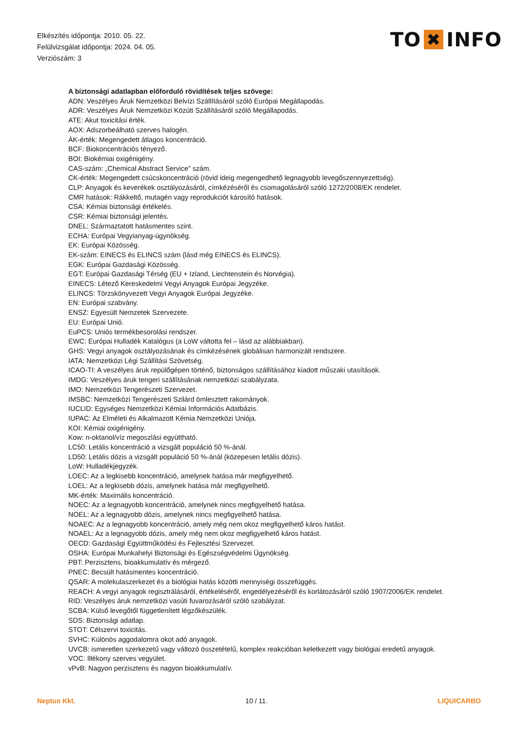Elkészítés időpontja: 2010. 05. 22.
Felülvizsgálat időpontja: 2024. 04. 05.
Verziószám: 3
TO ✖ INFO
A biztonsági adatlapban előforduló rövidítések teljes szövege:
ADN: Veszélyes Áruk Nemzetközi Belvízi Szállításáról szóló Európai Megállapodás.
ADR: Veszélyes Áruk Nemzetközi Közúti Szállításáról szóló Megállapodás.
ATE: Akut toxicitási érték.
AOX: Adszorbeálható szerves halogén.
ÁK-érték: Megengedett átlagos koncentráció.
BCF: Biokoncentrációs tényező.
BOI: Biokémiai oxigénigény.
CAS-szám: „Chemical Abstract Service” szám.
CK-érték: Megengedett csúcskoncentráció (rövid ideig megengedhető legnagyobb levegőszennyezettség).
CLP: Anyagok és keverékek osztályozásáról, címkézéséről és csomagolásáról szóló 1272/2008/EK rendelet.
CMR hatások: Rákkeltő, mutagén vagy reprodukciót károsító hatások.
CSA: Kémiai biztonsági értékelés.
CSR: Kémiai biztonsági jelentés.
DNEL: Származtatott hatásmentes szint.
ECHA: Európai Vegyianyag-ügynökség.
EK: Európai Közösség.
EK-szám: EINECS és ELINCS szám (lásd még EINECS és ELINCS).
EGK: Európai Gazdasági Közösség.
EGT: Európai Gazdasági Térség (EU + Izland, Liechtenstein és Norvégia).
EINECS: Létező Kereskedelmi Vegyi Anyagok Európai Jegyzéke.
ELINCS: Törzskönyvezett Vegyi Anyagok Európai Jegyzéke.
EN: Európai szabvány.
ENSZ: Egyesült Nemzetek Szervezete.
EU: Európai Unió.
EuPCS: Uniós termékbesorolási rendszer.
EWC: Európai Hulladék Katalógus (a LoW váltotta fel – lásd az alábbiakban).
GHS: Vegyi anyagok osztályozásának és címkézésének globálisan harmonizált rendszere.
IATA: Nemzetközi Légi Szállítási Szövetség.
ICAO-TI: A veszélyes áruk repülőgépen történő, biztonságos szállításához kiadott műszaki utasítások.
IMDG: Veszélyes áruk tengeri szállításának nemzetközi szabályzata.
IMO: Nemzetközi Tengerészeti Szervezet.
IMSBC: Nemzetközi Tengerészeti Szilárd ömlesztett rakományok.
IUCLID: Egységes Nemzetközi Kémiai Információs Adatbázis.
IUPAC: Az Elméleti és Alkalmazott Kémia Nemzetközi Uniója.
KOI: Kémiai oxigénigény.
Kow: n-oktanol/víz megoszlási együttható.
LC50: Letális koncentráció a vizsgált populáció 50 %-ánál.
LD50: Letális dózis a vizsgált populáció 50 %-ánál (közepesen letális dózis).
LoW: Hulladékjegyzék.
LOEC: Az a legkisebb koncentráció, amelynek hatása már megfigyelhető.
LOEL: Az a legkisebb dózis, amelynek hatása már megfigyelhető.
MK-érték: Maximális koncentráció.
NOEC: Az a legnagyobb koncentráció, amelynek nincs megfigyelhető hatása.
NOEL: Az a legnagyobb dózis, amelynek nincs megfigyelhető hatása.
NOAEC: Az a legnagyobb koncentráció, amely még nem okoz megfigyelhető káros hatást.
NOAEL: Az a legnagyobb dózis, amely még nem okoz megfigyelhető káros hatást.
OECD: Gazdasági Együttműködési és Fejlesztési Szervezet.
OSHA: Európai Munkahelyi Biztonsági és Egészségvédelmi Ügynökség.
PBT: Perzisztens, bioakkumulatív és mérgező.
PNEC: Becsült hatásmentes koncentráció.
QSAR: A molekulaszerkezet és a biológiai hatás közötti mennyiségi összefüggés.
REACH: A vegyi anyagok regisztrálásáról, értékeléséről, engedélyezéséről és korlátozásáról szóló 1907/2006/EK rendelet.
RID: Veszélyes áruk nemzetközi vasúti fuvarozásáról szóló szabályzat.
SCBA: Külső levegőtől függetlenített légzőkészülék.
SDS: Biztonsági adatlap.
STOT: Célszervi toxicitás.
SVHC: Különös aggodalomra okot adó anyagok.
UVCB: ismeretlen szerkezetű vagy változó összetételű, komplex reakcióban keletkezett vagy biológiai eredetű anyagok.
VOC: Illékony szerves vegyület.
vPvB: Nagyon perzisztens és nagyon bioakkumulatív.
Neptun Kkt. 10 / 11. LIQUICARBO